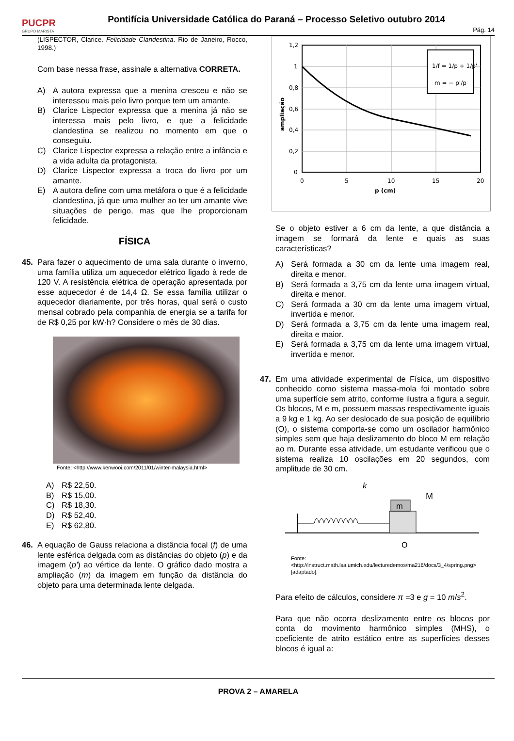PUCPR
GRUPO MARISTA
Pontifícia Universidade Católica do Paraná – Processo Seletivo outubro 2014
Pág. 14
(LISPECTOR, Clarice. Felicidade Clandestina. Rio de Janeiro, Rocco, 1998.)
Com base nessa frase, assinale a alternativa CORRETA.
A) A autora expressa que a menina cresceu e não se interessou mais pelo livro porque tem um amante.
B) Clarice Lispector expressa que a menina já não se interessa mais pelo livro, e que a felicidade clandestina se realizou no momento em que o conseguiu.
C) Clarice Lispector expressa a relação entre a infância e a vida adulta da protagonista.
D) Clarice Lispector expressa a troca do livro por um amante.
E) A autora define com uma metáfora o que é a felicidade clandestina, já que uma mulher ao ter um amante vive situações de perigo, mas que lhe proporcionam felicidade.
FÍSICA
45. Para fazer o aquecimento de uma sala durante o inverno, uma família utiliza um aquecedor elétrico ligado à rede de 120 V. A resistência elétrica de operação apresentada por esse aquecedor é de 14,4 Ω. Se essa família utilizar o aquecedor diariamente, por três horas, qual será o custo mensal cobrado pela companhia de energia se a tarifa for de R$ 0,25 por kW·h? Considere o mês de 30 dias.
Fonte: <http://www.kenwooi.com/2011/01/winter-malaysia.html>
A) R$ 22,50.
B) R$ 15,00.
C) R$ 18,30.
D) R$ 52,40.
E) R$ 62,80.
46. A equação de Gauss relaciona a distância focal (f) de uma lente esférica delgada com as distâncias do objeto (p) e da imagem (p') ao vértice da lente. O gráfico dado mostra a ampliação (m) da imagem em função da distância do objeto para uma determinada lente delgada.
1,2
1
0,8
0,6
0,4
0,2
0
0
5
10
15
20
p (cm)
ampliação
1/f = 1/p + 1/p'
m = − p'/p
Se o objeto estiver a 6 cm da lente, a que distância a imagem se formará da lente e quais as suas características?
A) Será formada a 30 cm da lente uma imagem real, direita e menor.
B) Será formada a 3,75 cm da lente uma imagem virtual, direita e menor.
C) Será formada a 30 cm da lente uma imagem virtual, invertida e menor.
D) Será formada a 3,75 cm da lente uma imagem real, direita e maior.
E) Será formada a 3,75 cm da lente uma imagem virtual, invertida e menor.
47. Em uma atividade experimental de Física, um dispositivo conhecido como sistema massa-mola foi montado sobre uma superfície sem atrito, conforme ilustra a figura a seguir. Os blocos, M e m, possuem massas respectivamente iguais a 9 kg e 1 kg. Ao ser deslocado de sua posição de equilíbrio (O), o sistema comporta-se como um oscilador harmônico simples sem que haja deslizamento do bloco M em relação ao m. Durante essa atividade, um estudante verificou que o sistema realiza 10 oscilações em 20 segundos, com amplitude de 30 cm.
m
M
k
O
Fonte:
<http://instruct.math.lsa.umich.edu/lecturedemos/ma216/docs/3_4/spring.png> [adaptado].
Para efeito de cálculos, considere π =3 e g = 10 m/s<sup>2</sup>.
Para que não ocorra deslizamento entre os blocos por conta do movimento harmônico simples (MHS), o coeficiente de atrito estático entre as superfícies desses blocos é igual a:
PROVA 2 – AMARELA